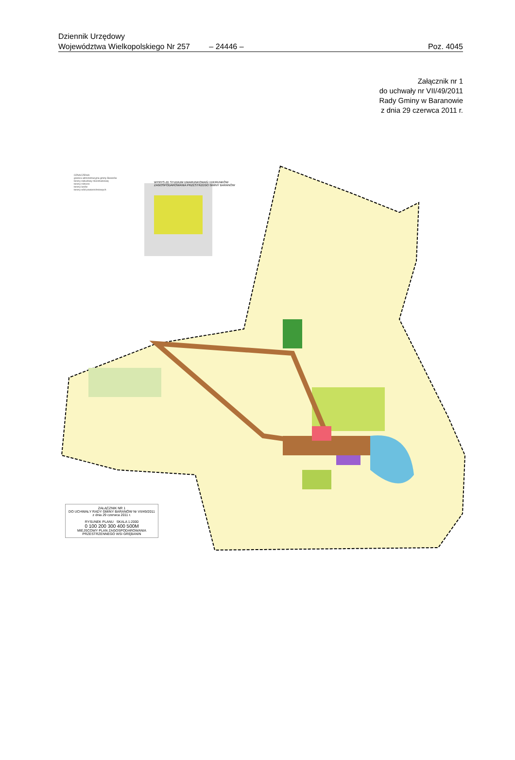Dziennik Urzędowy
Województwa Wielkopolskiego Nr 257
– 24446 –
Poz. 4045
Załącznik nr 1
do uchwały nr VII/49/2011
Rady Gminy w Baranowie
z dnia 29 czerwca 2011 r.
OZNACZENIA
granica administracyjna gminy Baranów
tereny zabudowy mieszkaniowej
tereny rolnicze
tereny lasów
tereny wód powierzchniowych
WYRYS ZE STUDIUM UWARUNKOWAŃ I KIERUNKÓW
ZAGOSPODAROWANIA PRZESTRZEGO GMINY BARANÓW
ZAŁĄCZNIK NR 1
DO UCHWAŁY RADY GMINY BARANÓW Nr VII/49/2011
z dnia 29 czerwca 2011 r.
RYSUNEK PLANU SKALA 1:2000
0 100 200 300 400 500M
MIEJSCOWY PLAN ZAGOSPODAROWANIA PRZESTRZENNEGO WSI GRĘBANIN